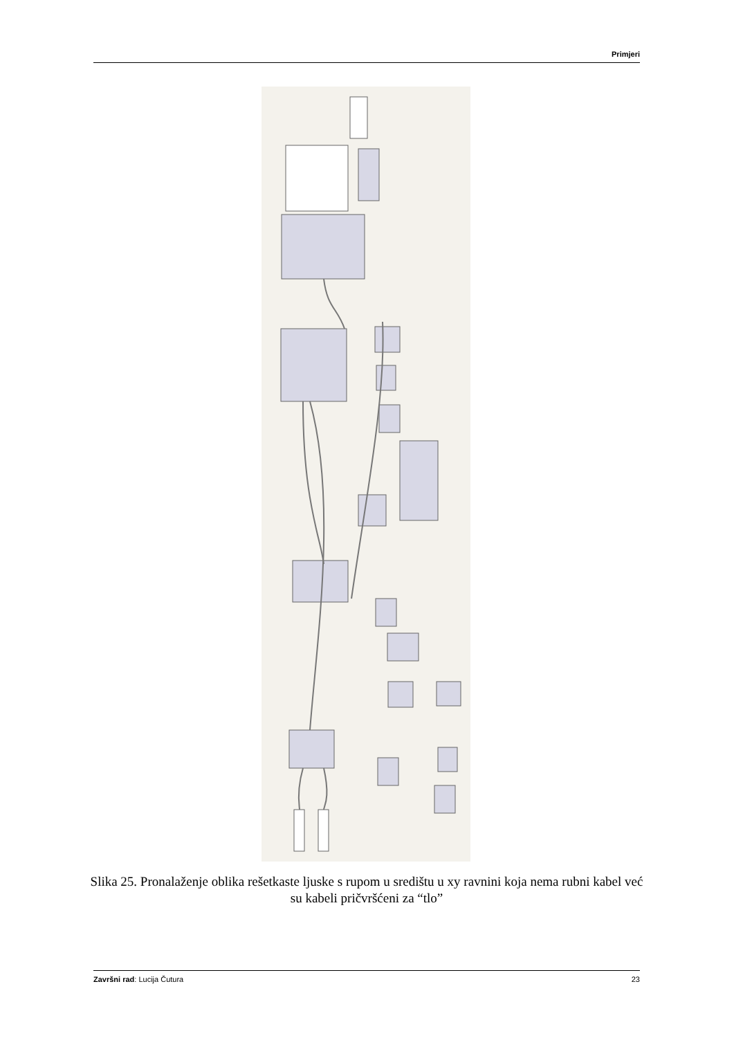Primjeri
Slika 25. Pronalaženje oblika rešetkaste ljuske s rupom u središtu u xy ravnini koja nema rubni kabel već su kabeli pričvršćeni za “tlo”
Završni rad: Lucija Čutura 23